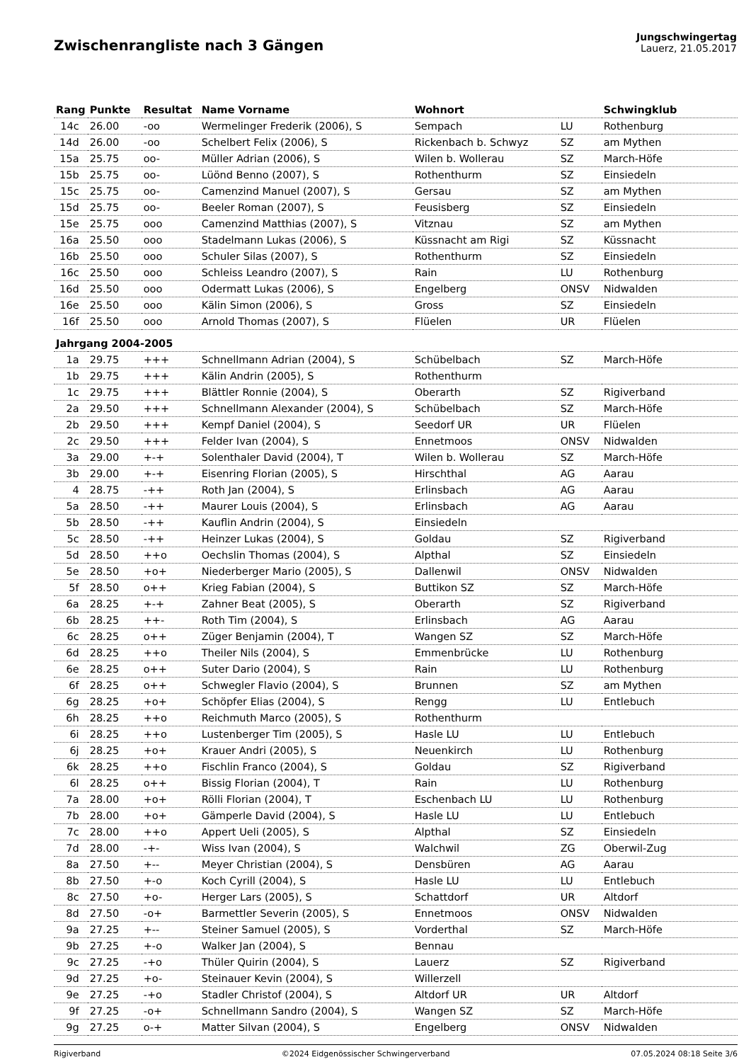Zwischenrangliste nach 3 Gängen
Jungschwingertag
Lauerz, 21.05.2017
| Rang | Punkte | Resultat | Name Vorname | Wohnort | | Schwingklub |
| --- | --- | --- | --- | --- | --- | --- |
| 14c | 26.00 | -oo | Wermelinger Frederik (2006), S | Sempach | LU | Rothenburg |
| 14d | 26.00 | -oo | Schelbert Felix (2006), S | Rickenbach b. Schwyz | SZ | am Mythen |
| 15a | 25.75 | oo- | Müller Adrian (2006), S | Wilen b. Wollerau | SZ | March-Höfe |
| 15b | 25.75 | oo- | Lüönd Benno (2007), S | Rothenthurm | SZ | Einsiedeln |
| 15c | 25.75 | oo- | Camenzind Manuel (2007), S | Gersau | SZ | am Mythen |
| 15d | 25.75 | oo- | Beeler Roman (2007), S | Feusisberg | SZ | Einsiedeln |
| 15e | 25.75 | ooo | Camenzind Matthias (2007), S | Vitznau | SZ | am Mythen |
| 16a | 25.50 | ooo | Stadelmann Lukas (2006), S | Küssnacht am Rigi | SZ | Küssnacht |
| 16b | 25.50 | ooo | Schuler Silas (2007), S | Rothenthurm | SZ | Einsiedeln |
| 16c | 25.50 | ooo | Schleiss Leandro (2007), S | Rain | LU | Rothenburg |
| 16d | 25.50 | ooo | Odermatt Lukas (2006), S | Engelberg | ONSV | Nidwalden |
| 16e | 25.50 | ooo | Kälin Simon (2006), S | Gross | SZ | Einsiedeln |
| 16f | 25.50 | ooo | Arnold Thomas (2007), S | Flüelen | UR | Flüelen |
| Jahrgang 2004-2005 | | | | | | |
| 1a | 29.75 | +++ | Schnellmann Adrian (2004), S | Schübelbach | SZ | March-Höfe |
| 1b | 29.75 | +++ | Kälin Andrin (2005), S | Rothenthurm | | |
| 1c | 29.75 | +++ | Blättler Ronnie (2004), S | Oberarth | SZ | Rigiverband |
| 2a | 29.50 | +++ | Schnellmann Alexander (2004), S | Schübelbach | SZ | March-Höfe |
| 2b | 29.50 | +++ | Kempf Daniel (2004), S | Seedorf UR | UR | Flüelen |
| 2c | 29.50 | +++ | Felder Ivan (2004), S | Ennetmoos | ONSV | Nidwalden |
| 3a | 29.00 | +-+ | Solenthaler David (2004), T | Wilen b. Wollerau | SZ | March-Höfe |
| 3b | 29.00 | +-+ | Eisenring Florian (2005), S | Hirschthal | AG | Aarau |
| 4 | 28.75 | -++ | Roth Jan (2004), S | Erlinsbach | AG | Aarau |
| 5a | 28.50 | -++ | Maurer Louis (2004), S | Erlinsbach | AG | Aarau |
| 5b | 28.50 | -++ | Kauflin Andrin (2004), S | Einsiedeln | | |
| 5c | 28.50 | -++ | Heinzer Lukas (2004), S | Goldau | SZ | Rigiverband |
| 5d | 28.50 | ++o | Oechslin Thomas (2004), S | Alpthal | SZ | Einsiedeln |
| 5e | 28.50 | +o+ | Niederberger Mario (2005), S | Dallenwil | ONSV | Nidwalden |
| 5f | 28.50 | o++ | Krieg Fabian (2004), S | Buttikon SZ | SZ | March-Höfe |
| 6a | 28.25 | +-+ | Zahner Beat (2005), S | Oberarth | SZ | Rigiverband |
| 6b | 28.25 | ++- | Roth Tim (2004), S | Erlinsbach | AG | Aarau |
| 6c | 28.25 | o++ | Züger Benjamin (2004), T | Wangen SZ | SZ | March-Höfe |
| 6d | 28.25 | ++o | Theiler Nils (2004), S | Emmenbrücke | LU | Rothenburg |
| 6e | 28.25 | o++ | Suter Dario (2004), S | Rain | LU | Rothenburg |
| 6f | 28.25 | o++ | Schwegler Flavio (2004), S | Brunnen | SZ | am Mythen |
| 6g | 28.25 | +o+ | Schöpfer Elias (2004), S | Rengg | LU | Entlebuch |
| 6h | 28.25 | ++o | Reichmuth Marco (2005), S | Rothenthurm | | |
| 6i | 28.25 | ++o | Lustenberger Tim (2005), S | Hasle LU | LU | Entlebuch |
| 6j | 28.25 | +o+ | Krauer Andri (2005), S | Neuenkirch | LU | Rothenburg |
| 6k | 28.25 | ++o | Fischlin Franco (2004), S | Goldau | SZ | Rigiverband |
| 6l | 28.25 | o++ | Bissig Florian (2004), T | Rain | LU | Rothenburg |
| 7a | 28.00 | +o+ | Rölli Florian (2004), T | Eschenbach LU | LU | Rothenburg |
| 7b | 28.00 | +o+ | Gämperle David (2004), S | Hasle LU | LU | Entlebuch |
| 7c | 28.00 | ++o | Appert Ueli (2005), S | Alpthal | SZ | Einsiedeln |
| 7d | 28.00 | -+- | Wiss Ivan (2004), S | Walchwil | ZG | Oberwil-Zug |
| 8a | 27.50 | +-- | Meyer Christian (2004), S | Densbüren | AG | Aarau |
| 8b | 27.50 | +-o | Koch Cyrill (2004), S | Hasle LU | LU | Entlebuch |
| 8c | 27.50 | +o- | Herger Lars (2005), S | Schattdorf | UR | Altdorf |
| 8d | 27.50 | -o+ | Barmettler Severin (2005), S | Ennetmoos | ONSV | Nidwalden |
| 9a | 27.25 | +-- | Steiner Samuel (2005), S | Vorderthal | SZ | March-Höfe |
| 9b | 27.25 | +-o | Walker Jan (2004), S | Bennau | | |
| 9c | 27.25 | -+o | Thüler Quirin (2004), S | Lauerz | SZ | Rigiverband |
| 9d | 27.25 | +o- | Steinauer Kevin (2004), S | Willerzell | | |
| 9e | 27.25 | -+o | Stadler Christof (2004), S | Altdorf UR | UR | Altdorf |
| 9f | 27.25 | -o+ | Schnellmann Sandro (2004), S | Wangen SZ | SZ | March-Höfe |
| 9g | 27.25 | o-+ | Matter Silvan (2004), S | Engelberg | ONSV | Nidwalden |
Rigiverband ©2024 Eidgenössischer Schwingerverband 07.05.2024 08:18 Seite 3/6